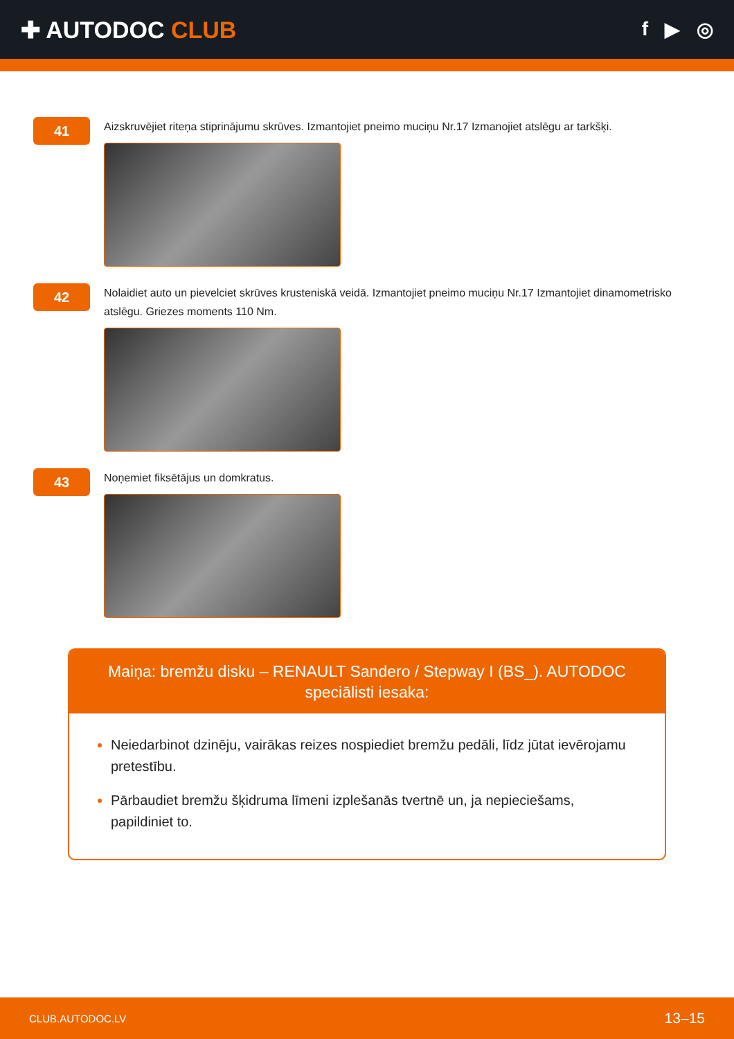✚ AUTODOC CLUB
f ▶ ◎
41
Aizskruvējiet riteņa stiprinājumu skrūves. Izmantojiet pneimo muciņu Nr.17 Izmanojiet atslēgu ar tarkšķi.
42
Nolaidiet auto un pievelciet skrūves krusteniskā veidā. Izmantojiet pneimo muciņu Nr.17 Izmantojiet dinamometrisko atslēgu. Griezes moments 110 Nm.
43
Noņemiet fiksētājus un domkratus.
Maiņa: bremžu disku – RENAULT Sandero / Stepway I (BS_). AUTODOC speciālisti iesaka:
Neiedarbinot dzinēju, vairākas reizes nospiediet bremžu pedāli, līdz jūtat ievērojamu pretestību.
Pārbaudiet bremžu šķidruma līmeni izplešanās tvertnē un, ja nepieciešams, papildiniet to.
CLUB.AUTODOC.LV 13–15